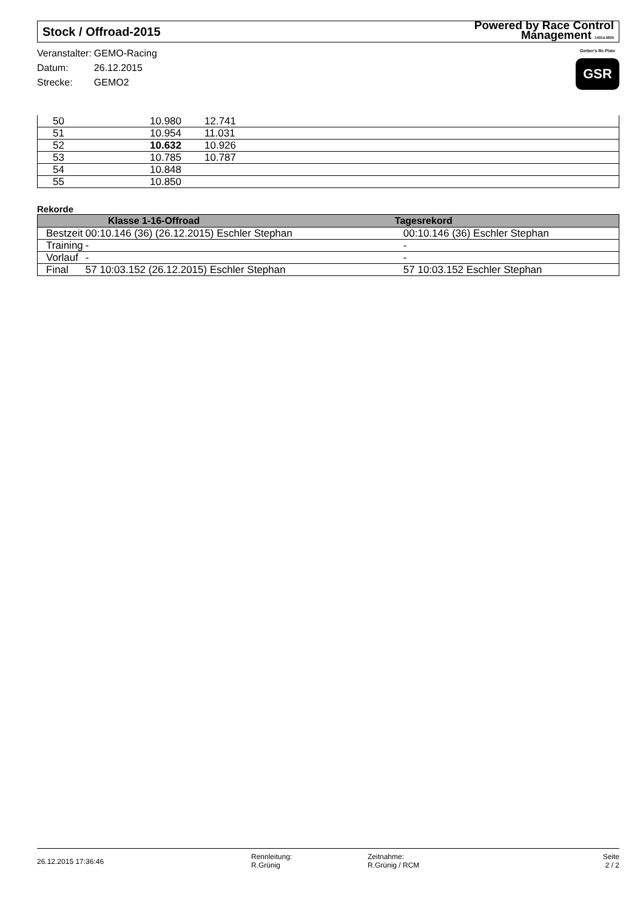Stock / Offroad-2015 Powered by Race Control
Management 14314.5635
| Veranstalter: | GEMO-Racing |
| Datum: | 26.12.2015 |
| Strecke: | GEMO2 |
Gerber's Rc Piste
GSR
| | 50 | 10.980 | 12.741 |
| | 51 | 10.954 | 11.031 |
| | 52 | 10.632 | 10.926 |
| | 53 | 10.785 | 10.787 |
| | 54 | 10.848 | |
| | 55 | 10.850 | |
Rekorde
| Klasse 1-16-Offroad | | Tagesrekord |
| --- | --- | --- |
| Bestzeit | 00:10.146 (36) (26.12.2015) Eschler Stephan | 00:10.146 (36) Eschler Stephan |
| Training | - | - |
| Vorlauf | - | - |
| Final | 57 10:03.152 (26.12.2015) Eschler Stephan | 57 10:03.152 Eschler Stephan |
26.12.2015 17:36:46
Rennleitung:
R.Grünig
Zeitnahme:
R.Grünig / RCM
Seite
2 / 2